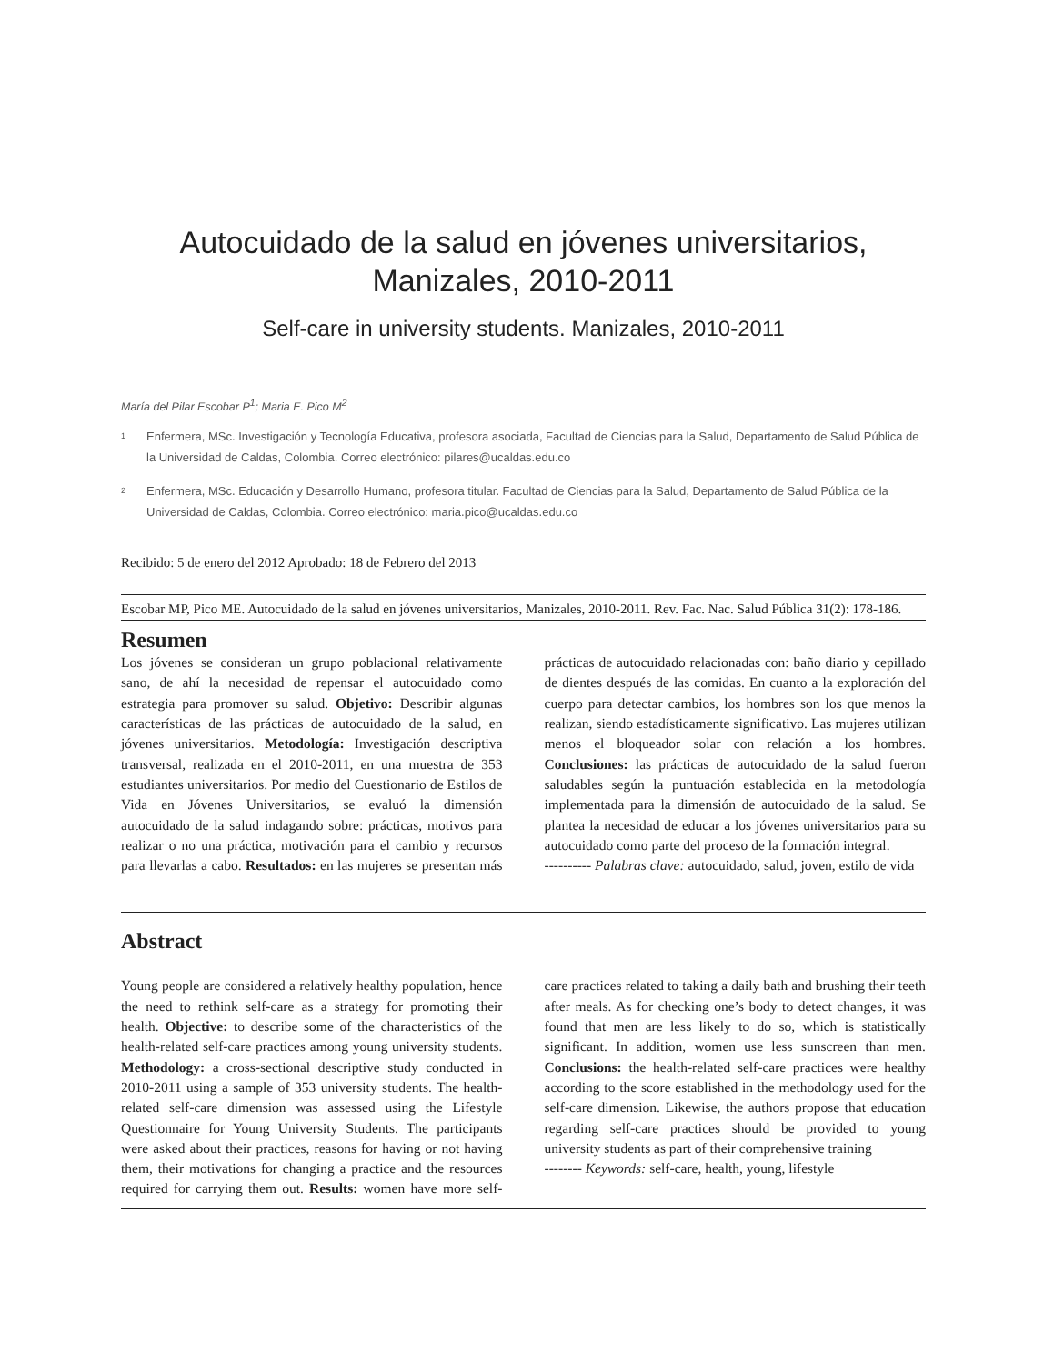Autocuidado de la salud en jóvenes universitarios,
Manizales, 2010-2011
Self-care in university students. Manizales, 2010-2011
María del Pilar Escobar P<sup>1</sup>; Maria E. Pico M<sup>2</sup>
1
Enfermera, MSc. Investigación y Tecnología Educativa, profesora asociada, Facultad de Ciencias para la Salud, Departamento de Salud Pública de la Universidad de Caldas, Colombia. Correo electrónico: pilares@ucaldas.edu.co
2
Enfermera, MSc. Educación y Desarrollo Humano, profesora titular. Facultad de Ciencias para la Salud, Departamento de Salud Pública de la Universidad de Caldas, Colombia. Correo electrónico: maria.pico@ucaldas.edu.co
Recibido: 5 de enero del 2012 Aprobado: 18 de Febrero del 2013
Escobar MP, Pico ME. Autocuidado de la salud en jóvenes universitarios, Manizales, 2010-2011. Rev. Fac. Nac. Salud Pública 31(2): 178-186.
Resumen
Los jóvenes se consideran un grupo poblacional relativamente sano, de ahí la necesidad de repensar el autocuidado como estrategia para promover su salud. Objetivo: Describir algunas características de las prácticas de autocuidado de la salud, en jóvenes universitarios. Metodología: Investigación descriptiva transversal, realizada en el 2010-2011, en una muestra de 353 estudiantes universitarios. Por medio del Cuestionario de Estilos de Vida en Jóvenes Universitarios, se evaluó la dimensión autocuidado de la salud indagando sobre: prácticas, motivos para realizar o no una práctica, motivación para el cambio y recursos para llevarlas a cabo. Resultados: en las mujeres se presentan más prácticas de autocuidado relacionadas con: baño diario y cepillado de dientes después de las comidas. En cuanto a la exploración del cuerpo para detectar cambios, los hombres son los que menos la realizan, siendo estadísticamente significativo. Las mujeres utilizan menos el bloqueador solar con relación a los hombres. Conclusiones: las prácticas de autocuidado de la salud fueron saludables según la puntuación establecida en la metodología implementada para la dimensión de autocuidado de la salud. Se plantea la necesidad de educar a los jóvenes universitarios para su autocuidado como parte del proceso de la formación integral.
---------- Palabras clave: autocuidado, salud, joven, estilo de vida
Abstract
Young people are considered a relatively healthy population, hence the need to rethink self-care as a strategy for promoting their health. Objective: to describe some of the characteristics of the health-related self-care practices among young university students. Methodology: a cross-sectional descriptive study conducted in 2010-2011 using a sample of 353 university students. The health-related self-care dimension was assessed using the Lifestyle Questionnaire for Young University Students. The participants were asked about their practices, reasons for having or not having them, their motivations for changing a practice and the resources required for carrying them out. Results: women have more self-care practices related to taking a daily bath and brushing their teeth after meals. As for checking one’s body to detect changes, it was found that men are less likely to do so, which is statistically significant. In addition, women use less sunscreen than men. Conclusions: the health-related self-care practices were healthy according to the score established in the methodology used for the self-care dimension. Likewise, the authors propose that education regarding self-care practices should be provided to young university students as part of their comprehensive training
-------- Keywords: self-care, health, young, lifestyle